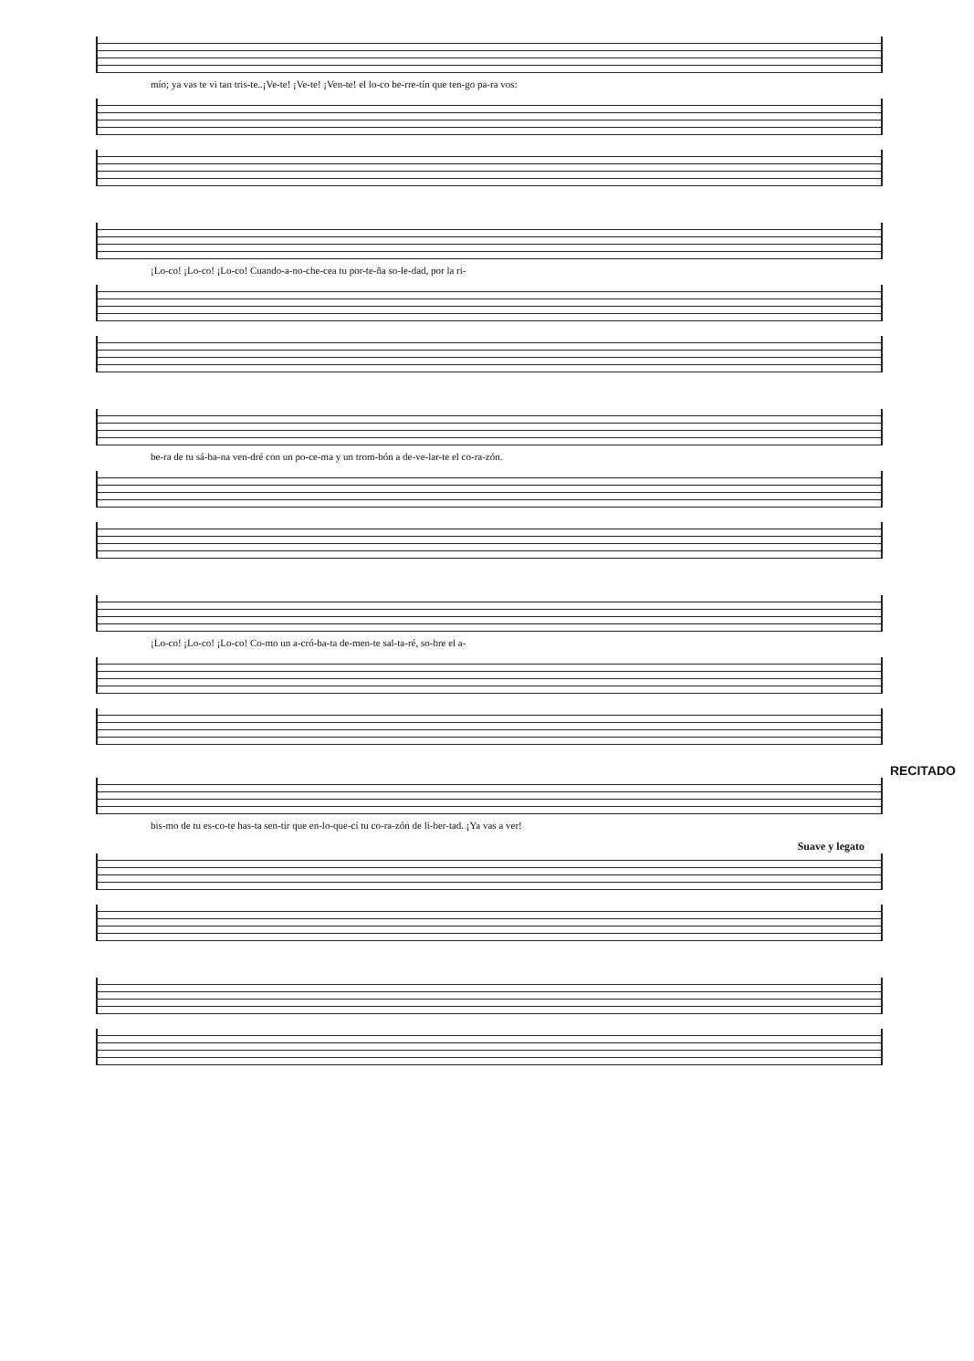mío; ya vas te vi tan tris-te..¡Ve-te! ¡Ve-te! ¡Ven-te! el lo-co be-rre-tín que ten-go pa-ra vos:
¡Lo-co! ¡Lo-co! ¡Lo-co! Cuando-a-no-che-cea tu por-te-ña so-le-dad, por la ri-
be-ra de tu sá-ba-na ven-dré con un po-ce-ma y un trom-bón a de-ve-lar-te el co-ra-zón.
¡Lo-co! ¡Lo-co! ¡Lo-co! Co-mo un a-cró-ba-ta de-men-te sal-ta-ré, so-bre el a-
RECITADO
bis-mo de tu es-co-te has-ta sen-tir que en-lo-que-cí tu co-ra-zón de li-ber-tad. ¡Ya vas a ver!
Suave y legato